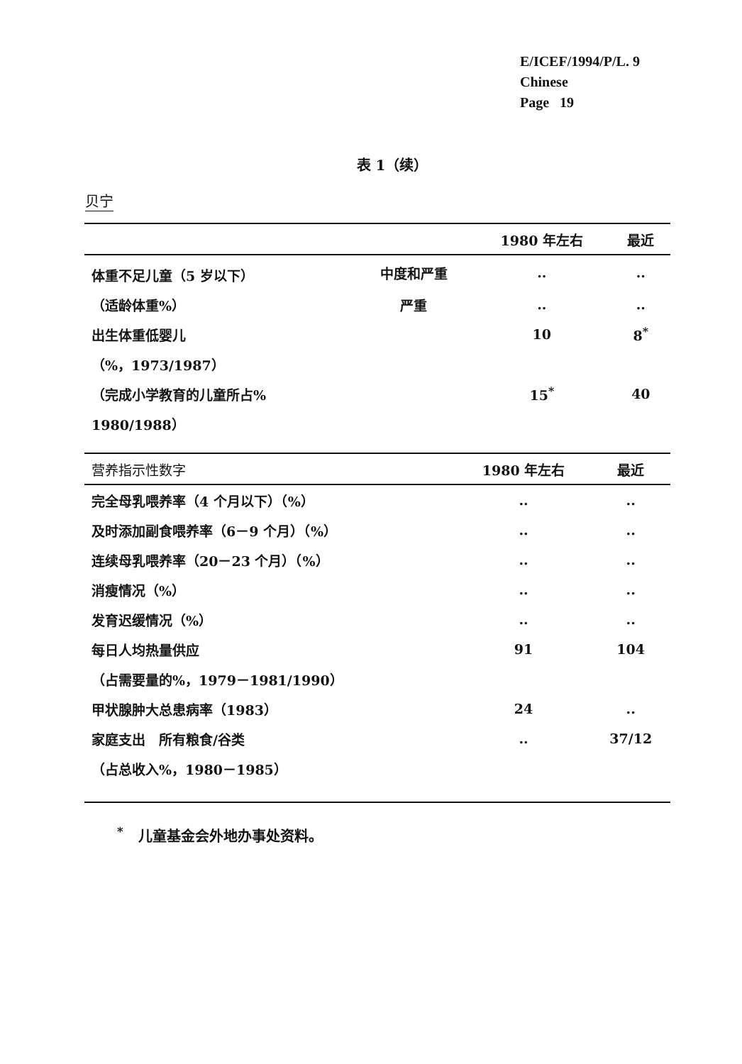E/ICEF/1994/P/L. 9
Chinese
Page 19
表 1（续）
贝宁
| | | 1980 年左右 | 最近 |
| --- | --- | --- | --- |
| 体重不足儿童（5 岁以下） | 中度和严重 | .. | .. |
| （适龄体重%） | 严重 | .. | .. |
| 出生体重低婴儿 | | 10 | 8<sup>*</sup> |
| （%，1973/1987） | | | |
| （完成小学教育的儿童所占% | | 15<sup>*</sup> | 40 |
| 1980/1988） | | | |
| 营养指示性数字 | 1980 年左右 | 最近 |
| --- | --- | --- |
| 完全母乳喂养率（4 个月以下）（%） | .. | .. |
| 及时添加副食喂养率（6－9 个月）（%） | .. | .. |
| 连续母乳喂养率（20－23 个月）（%） | .. | .. |
| 消瘦情况（%） | .. | .. |
| 发育迟缓情况（%） | .. | .. |
| 每日人均热量供应 | 91 | 104 |
| （占需要量的%，1979－1981/1990） | | |
| 甲状腺肿大总患病率（1983） | 24 | .. |
| 家庭支出 所有粮食/谷类 | .. | 37/12 |
| （占总收入%，1980－1985） | | |
<sup>*</sup> 儿童基金会外地办事处资料。